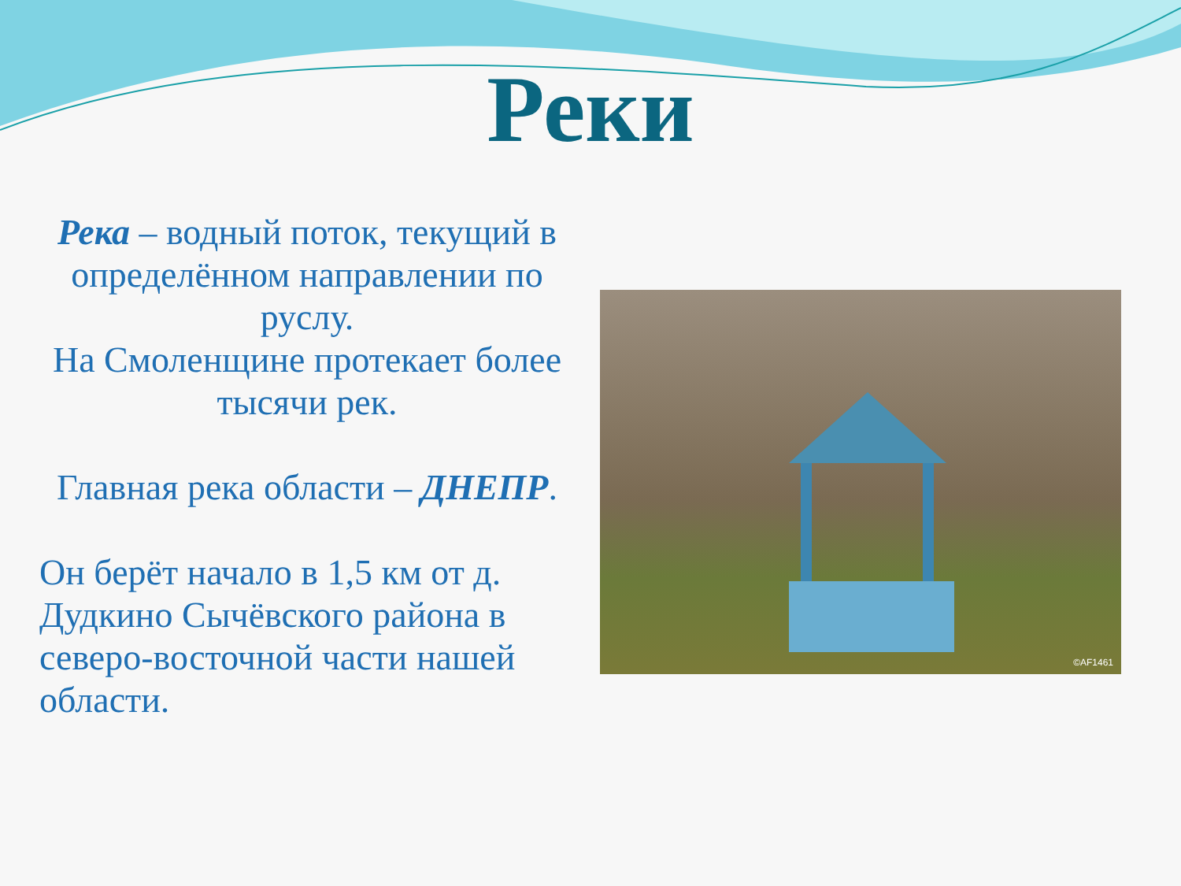Реки
Река – водный поток, текущий в определённом направлении по руслу.
На Смоленщине протекает более тысячи рек.
Главная река области – ДНЕПР.
Он берёт начало в 1,5 км от д. Дудкино Сычёвского района в северо-восточной части нашей области.
©AF1461